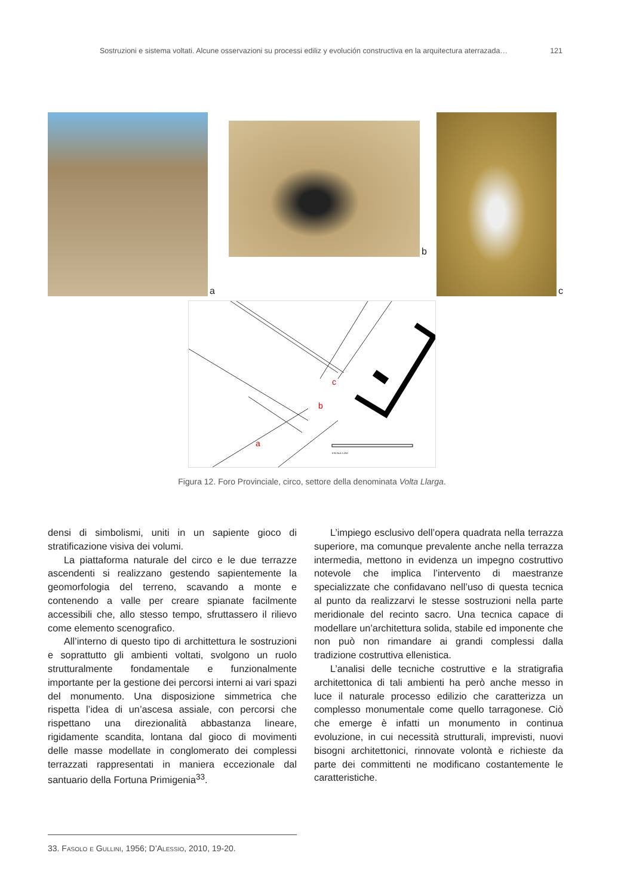Sostruzioni e sistema voltati. Alcune osservazioni su processi ediliz y evolución constructiva en la arquitectura aterrazada… 121
a
b
c
c
b
a
ESCALA 1:250
Figura 12. Foro Provinciale, circo, settore della denominata Volta Llarga.
densi di simbolismi, uniti in un sapiente gioco di stratificazione visiva dei volumi.
La piattaforma naturale del circo e le due terrazze ascendenti si realizzano gestendo sapientemente la geomorfologia del terreno, scavando a monte e contenendo a valle per creare spianate facilmente accessibili che, allo stesso tempo, sfruttassero il rilievo come elemento scenografico.
All’interno di questo tipo di archittettura le sostruzioni e soprattutto gli ambienti voltati, svolgono un ruolo strutturalmente fondamentale e funzionalmente importante per la gestione dei percorsi interni ai vari spazi del monumento. Una disposizione simmetrica che rispetta l’idea di un’ascesa assiale, con percorsi che rispettano una direzionalità abbastanza lineare, rigidamente scandita, lontana dal gioco di movimenti delle masse modellate in conglomerato dei complessi terrazzati rappresentati in maniera eccezionale dal santuario della Fortuna Primigenia<sup>33</sup>.
L’impiego esclusivo dell’opera quadrata nella terrazza superiore, ma comunque prevalente anche nella terrazza intermedia, mettono in evidenza un impegno costruttivo notevole che implica l’intervento di maestranze specializzate che confidavano nell’uso di questa tecnica al punto da realizzarvi le stesse sostruzioni nella parte meridionale del recinto sacro. Una tecnica capace di modellare un’architettura solida, stabile ed imponente che non può non rimandare ai grandi complessi dalla tradizione costruttiva ellenistica.
L’analisi delle tecniche costruttive e la stratigrafia architettonica di tali ambienti ha però anche messo in luce il naturale processo edilizio che caratterizza un complesso monumentale come quello tarragonese. Ciò che emerge è infatti un monumento in continua evoluzione, in cui necessità strutturali, imprevisti, nuovi bisogni architettonici, rinnovate volontà e richieste da parte dei committenti ne modificano costantemente le caratteristiche.
33. Fasolo e Gullini, 1956; D’Alessio, 2010, 19-20.